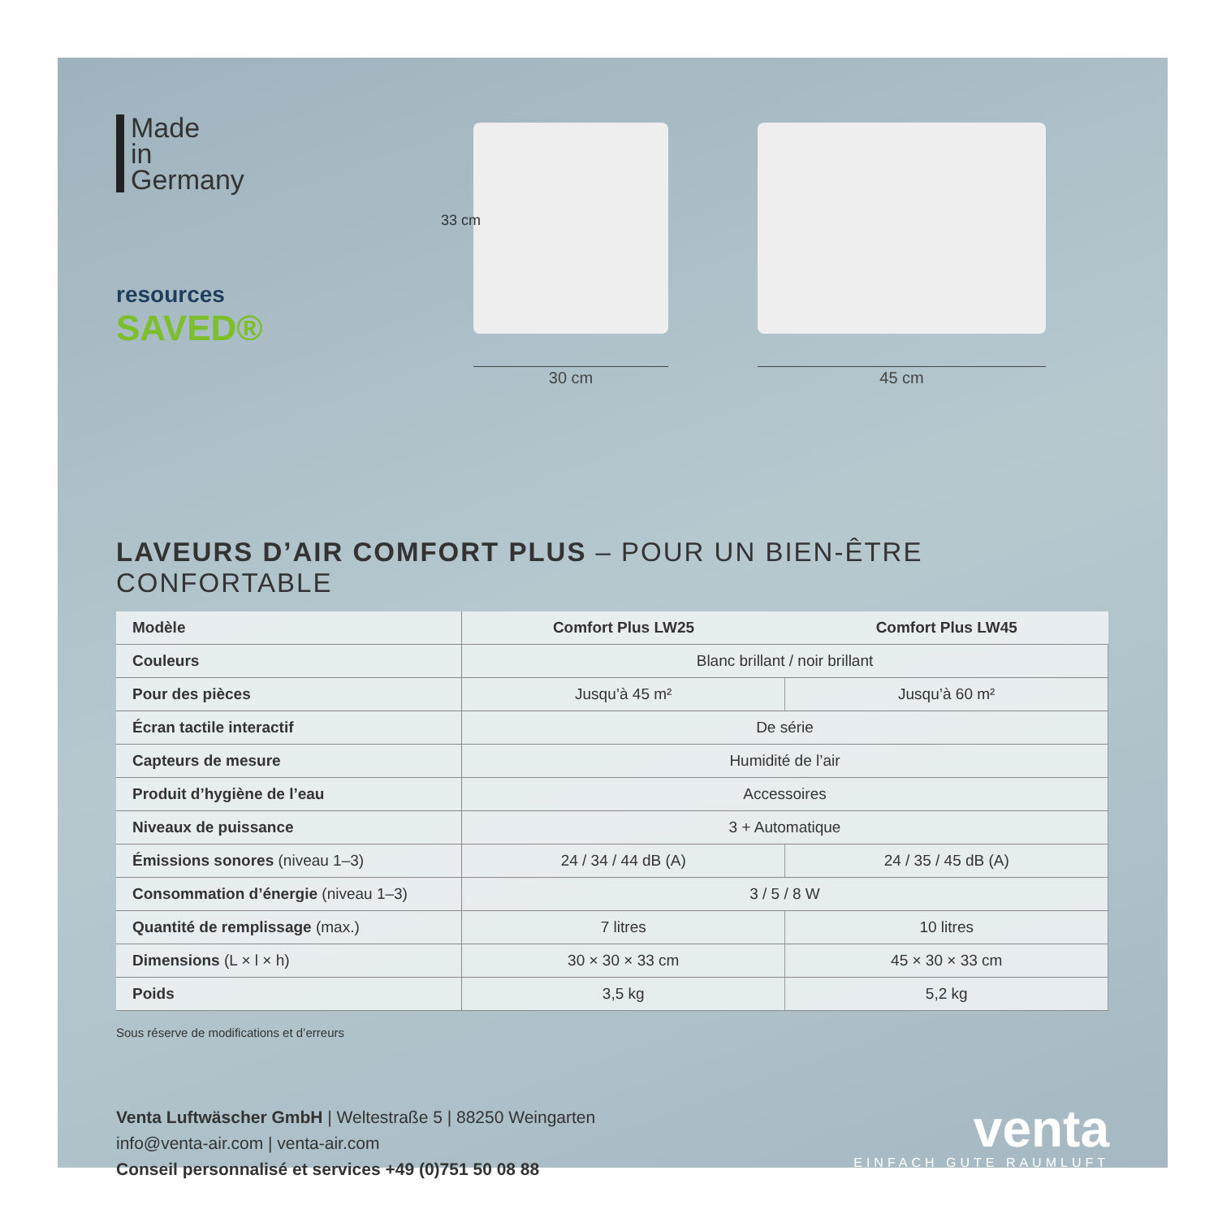Made
in
Germany
resources
SAVED®
33 cm
30 cm
45 cm
LAVEURS D’AIR COMFORT PLUS – POUR UN BIEN-ÊTRE CONFORTABLE
| Modèle | Comfort Plus LW25 | Comfort Plus LW45 |
| --- | --- | --- |
| Couleurs | Blanc brillant / noir brillant | |
| Pour des pièces | Jusqu’à 45 m² | Jusqu’à 60 m² |
| Écran tactile interactif | De série | |
| Capteurs de mesure | Humidité de l’air | |
| Produit d’hygiène de l’eau | Accessoires | |
| Niveaux de puissance | 3 + Automatique | |
| Émissions sonores (niveau 1–3) | 24 / 34 / 44 dB (A) | 24 / 35 / 45 dB (A) |
| Consommation d’énergie (niveau 1–3) | 3 / 5 / 8 W | |
| Quantité de remplissage (max.) | 7 litres | 10 litres |
| Dimensions (L × l × h) | 30 × 30 × 33 cm | 45 × 30 × 33 cm |
| Poids | 3,5 kg | 5,2 kg |
Sous réserve de modifications et d’erreurs
Venta Luftwäscher GmbH | Weltestraße 5 | 88250 Weingarten
info@venta-air.com | venta-air.com
Conseil personnalisé et services +49 (0)751 50 08 88
venta
EINFACH GUTE RAUMLUFT